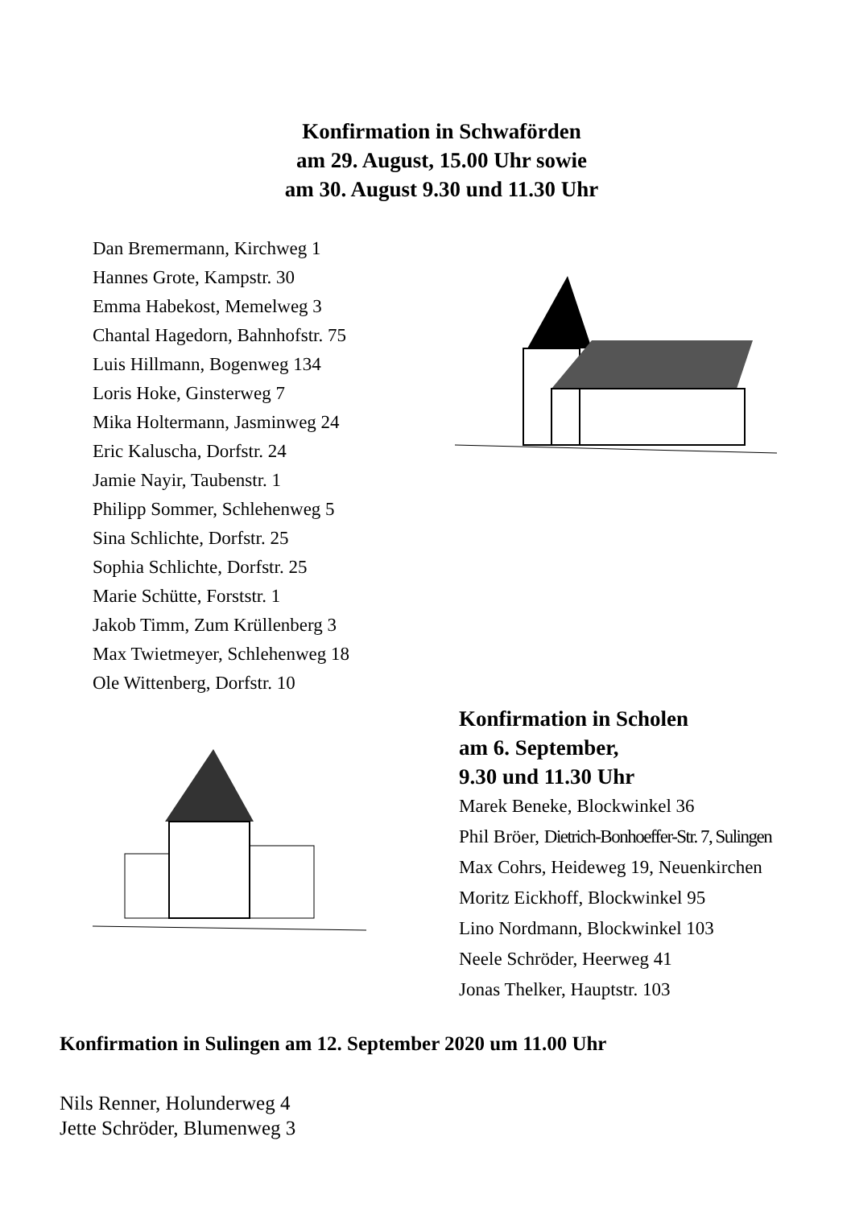Konfirmation in Schwaförden
am 29. August, 15.00 Uhr sowie
am 30. August 9.30 und 11.30 Uhr
Dan Bremermann, Kirchweg 1
Hannes Grote, Kampstr. 30
Emma Habekost, Memelweg 3
Chantal Hagedorn, Bahnhofstr. 75
Luis Hillmann, Bogenweg 134
Loris Hoke, Ginsterweg 7
Mika Holtermann, Jasminweg 24
Eric Kaluscha, Dorfstr. 24
Jamie Nayir, Taubenstr. 1
Philipp Sommer, Schlehenweg 5
Sina Schlichte, Dorfstr. 25
Sophia Schlichte, Dorfstr. 25
Marie Schütte, Forststr. 1
Jakob Timm, Zum Krüllenberg 3
Max Twietmeyer, Schlehenweg 18
Ole Wittenberg, Dorfstr. 10
Konfirmation in Scholen
am 6. September,
9.30 und 11.30 Uhr
Marek Beneke, Blockwinkel 36
Phil Bröer, Dietrich-Bonhoeffer-Str. 7, Sulingen
Max Cohrs, Heideweg 19, Neuenkirchen
Moritz Eickhoff, Blockwinkel 95
Lino Nordmann, Blockwinkel 103
Neele Schröder, Heerweg 41
Jonas Thelker, Hauptstr. 103
Konfirmation in Sulingen am 12. September 2020 um 11.00 Uhr
Nils Renner, Holunderweg 4
Jette Schröder, Blumenweg 3